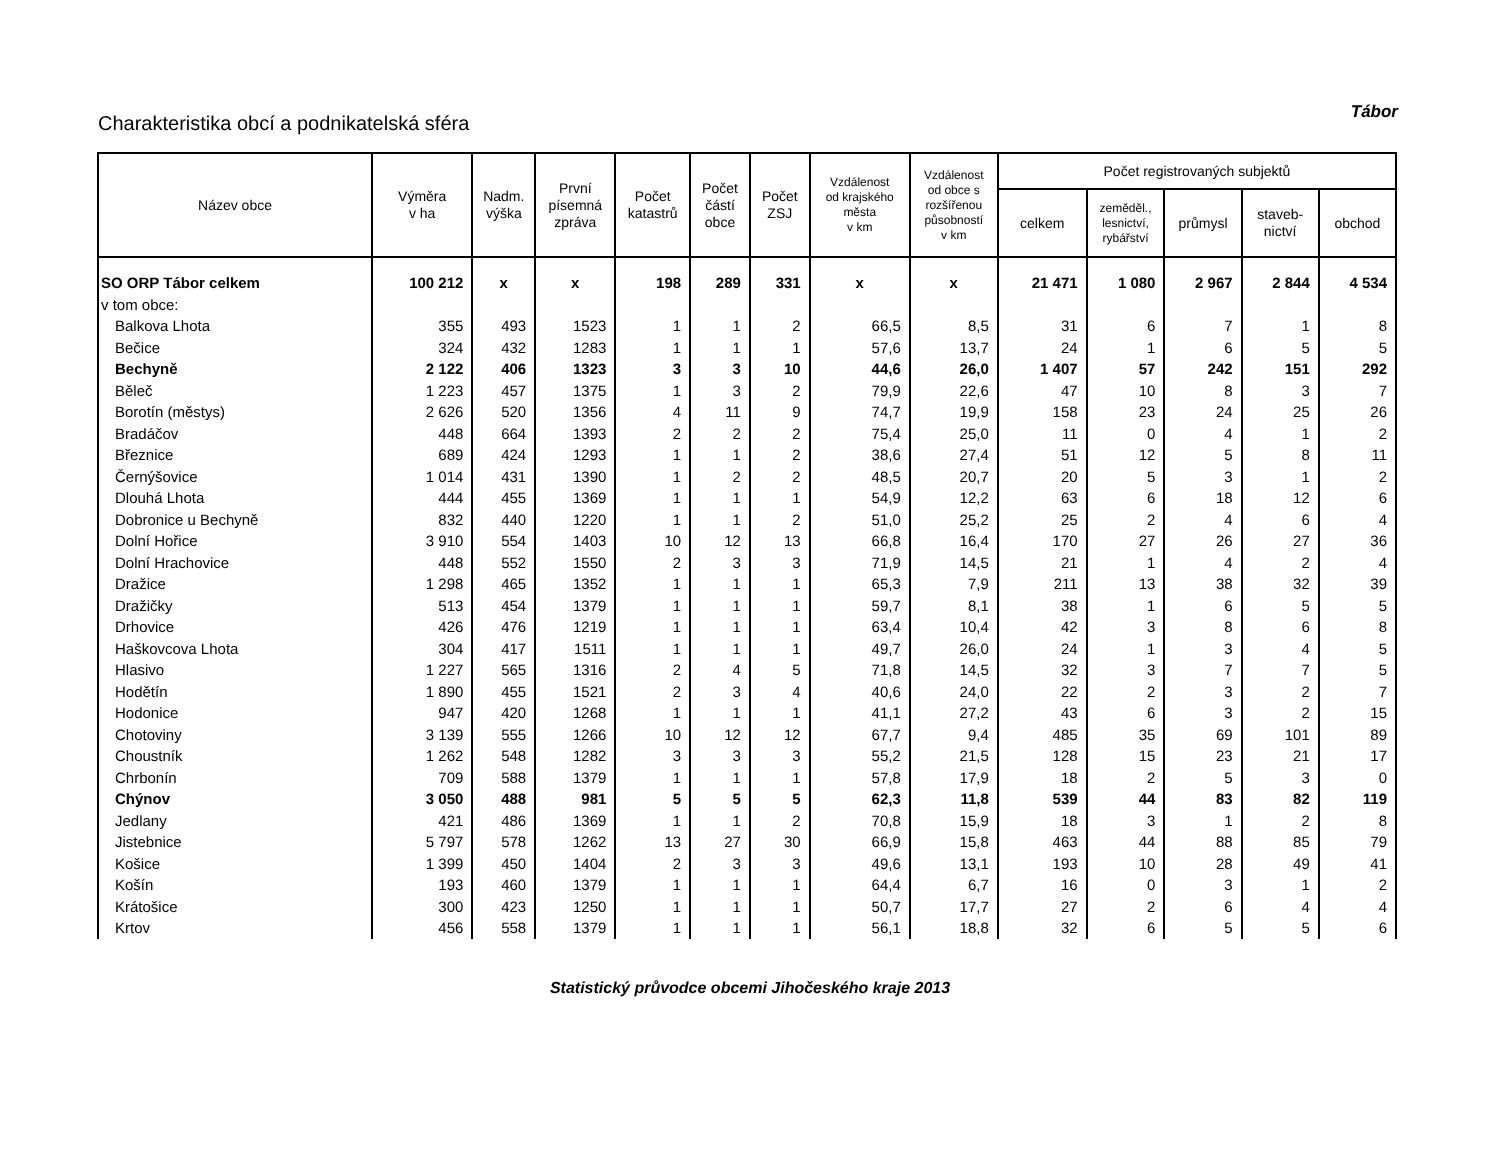Charakteristika obcí a podnikatelská sféra
Tábor
| Název obce | Výměra v ha | Nadm. výška | První písemná zpráva | Počet katastrů | Počet částí obce | Počet ZSJ | Vzdálenost od krajského města v km | Vzdálenost od obce s rozšířenou působností v km | Počet registrovaných subjektů | | | | |
| --- | --- | --- | --- | --- | --- | --- | --- | --- | --- | --- | --- | --- | --- |
| | | | | | | | | | celkem | zeměděl., lesnictví, rybářství | průmysl | staveb- nictví | obchod |
| SO ORP Tábor celkem | 100 212 | x | x | 198 | 289 | 331 | x | x | 21 471 | 1 080 | 2 967 | 2 844 | 4 534 |
| v tom obce: | | | | | | | | | | | | | |
| Balkova Lhota | 355 | 493 | 1523 | 1 | 1 | 2 | 66,5 | 8,5 | 31 | 6 | 7 | 1 | 8 |
| Bečice | 324 | 432 | 1283 | 1 | 1 | 1 | 57,6 | 13,7 | 24 | 1 | 6 | 5 | 5 |
| Bechyně | 2 122 | 406 | 1323 | 3 | 3 | 10 | 44,6 | 26,0 | 1 407 | 57 | 242 | 151 | 292 |
| Běleč | 1 223 | 457 | 1375 | 1 | 3 | 2 | 79,9 | 22,6 | 47 | 10 | 8 | 3 | 7 |
| Borotín (městys) | 2 626 | 520 | 1356 | 4 | 11 | 9 | 74,7 | 19,9 | 158 | 23 | 24 | 25 | 26 |
| Bradáčov | 448 | 664 | 1393 | 2 | 2 | 2 | 75,4 | 25,0 | 11 | 0 | 4 | 1 | 2 |
| Březnice | 689 | 424 | 1293 | 1 | 1 | 2 | 38,6 | 27,4 | 51 | 12 | 5 | 8 | 11 |
| Černýšovice | 1 014 | 431 | 1390 | 1 | 2 | 2 | 48,5 | 20,7 | 20 | 5 | 3 | 1 | 2 |
| Dlouhá Lhota | 444 | 455 | 1369 | 1 | 1 | 1 | 54,9 | 12,2 | 63 | 6 | 18 | 12 | 6 |
| Dobronice u Bechyně | 832 | 440 | 1220 | 1 | 1 | 2 | 51,0 | 25,2 | 25 | 2 | 4 | 6 | 4 |
| Dolní Hořice | 3 910 | 554 | 1403 | 10 | 12 | 13 | 66,8 | 16,4 | 170 | 27 | 26 | 27 | 36 |
| Dolní Hrachovice | 448 | 552 | 1550 | 2 | 3 | 3 | 71,9 | 14,5 | 21 | 1 | 4 | 2 | 4 |
| Dražice | 1 298 | 465 | 1352 | 1 | 1 | 1 | 65,3 | 7,9 | 211 | 13 | 38 | 32 | 39 |
| Dražičky | 513 | 454 | 1379 | 1 | 1 | 1 | 59,7 | 8,1 | 38 | 1 | 6 | 5 | 5 |
| Drhovice | 426 | 476 | 1219 | 1 | 1 | 1 | 63,4 | 10,4 | 42 | 3 | 8 | 6 | 8 |
| Haškovcova Lhota | 304 | 417 | 1511 | 1 | 1 | 1 | 49,7 | 26,0 | 24 | 1 | 3 | 4 | 5 |
| Hlasivo | 1 227 | 565 | 1316 | 2 | 4 | 5 | 71,8 | 14,5 | 32 | 3 | 7 | 7 | 5 |
| Hodětín | 1 890 | 455 | 1521 | 2 | 3 | 4 | 40,6 | 24,0 | 22 | 2 | 3 | 2 | 7 |
| Hodonice | 947 | 420 | 1268 | 1 | 1 | 1 | 41,1 | 27,2 | 43 | 6 | 3 | 2 | 15 |
| Chotoviny | 3 139 | 555 | 1266 | 10 | 12 | 12 | 67,7 | 9,4 | 485 | 35 | 69 | 101 | 89 |
| Choustník | 1 262 | 548 | 1282 | 3 | 3 | 3 | 55,2 | 21,5 | 128 | 15 | 23 | 21 | 17 |
| Chrbonín | 709 | 588 | 1379 | 1 | 1 | 1 | 57,8 | 17,9 | 18 | 2 | 5 | 3 | 0 |
| Chýnov | 3 050 | 488 | 981 | 5 | 5 | 5 | 62,3 | 11,8 | 539 | 44 | 83 | 82 | 119 |
| Jedlany | 421 | 486 | 1369 | 1 | 1 | 2 | 70,8 | 15,9 | 18 | 3 | 1 | 2 | 8 |
| Jistebnice | 5 797 | 578 | 1262 | 13 | 27 | 30 | 66,9 | 15,8 | 463 | 44 | 88 | 85 | 79 |
| Košice | 1 399 | 450 | 1404 | 2 | 3 | 3 | 49,6 | 13,1 | 193 | 10 | 28 | 49 | 41 |
| Košín | 193 | 460 | 1379 | 1 | 1 | 1 | 64,4 | 6,7 | 16 | 0 | 3 | 1 | 2 |
| Krátošice | 300 | 423 | 1250 | 1 | 1 | 1 | 50,7 | 17,7 | 27 | 2 | 6 | 4 | 4 |
| Krtov | 456 | 558 | 1379 | 1 | 1 | 1 | 56,1 | 18,8 | 32 | 6 | 5 | 5 | 6 |
Statistický průvodce obcemi Jihočeského kraje 2013